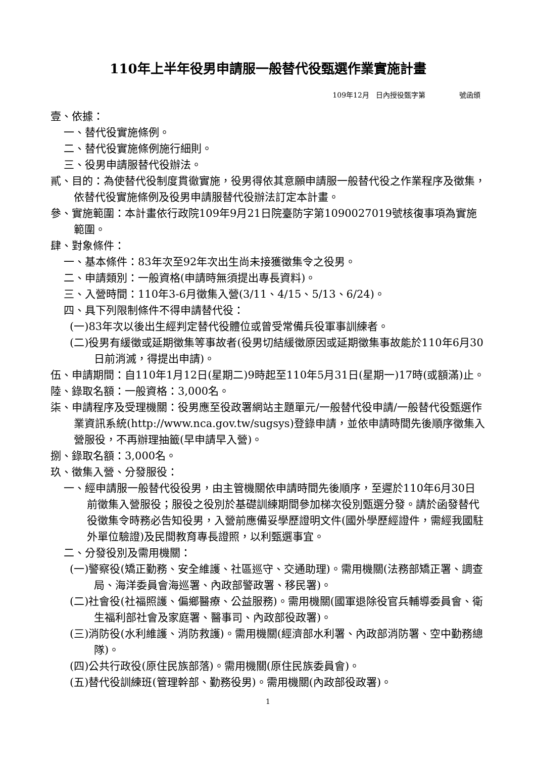110年上半年役男申請服一般替代役甄選作業實施計畫
109年12月 日內授役甄字第 號函頒
壹、依據：
一、替代役實施條例。
二、替代役實施條例施行細則。
三、役男申請服替代役辦法。
貳、目的：為使替代役制度貫徹實施，役男得依其意願申請服一般替代役之作業程序及徵集，依替代役實施條例及役男申請服替代役辦法訂定本計畫。
參、實施範圍：本計畫依行政院109年9月21日院臺防字第1090027019號核復事項為實施範圍。
肆、對象條件：
一、基本條件：83年次至92年次出生尚未接獲徵集令之役男。
二、申請類別：一般資格(申請時無須提出專長資料)。
三、入營時間：110年3-6月徵集入營(3/11、4/15、5/13、6/24)。
四、具下列限制條件不得申請替代役：
(一)83年次以後出生經判定替代役體位或曾受常備兵役軍事訓練者。
(二)役男有緩徵或延期徵集等事故者(役男切結緩徵原因或延期徵集事故能於110年6月30日前消滅，得提出申請)。
伍、申請期間：自110年1月12日(星期二)9時起至110年5月31日(星期一)17時(或額滿)止。
陸、錄取名額：一般資格：3,000名。
柒、申請程序及受理機關：役男應至役政署網站主題單元/一般替代役申請/一般替代役甄選作業資訊系統(http://www.nca.gov.tw/sugsys)登錄申請，並依申請時間先後順序徵集入營服役，不再辦理抽籤(早申請早入營)。
捌、錄取名額：3,000名。
玖、徵集入營、分發服役：
一、經申請服一般替代役役男，由主管機關依申請時間先後順序，至遲於110年6月30日前徵集入營服役；服役之役別於基礎訓練期間參加梯次役別甄選分發。請於函發替代役徵集令時務必告知役男，入營前應備妥學歷證明文件(國外學歷經證件，需經我國駐外單位驗證)及民間教育專長證照，以利甄選事宜。
二、分發役別及需用機關：
(一)警察役(矯正勤務、安全維護、社區巡守、交通助理)。需用機關(法務部矯正署、調查局、海洋委員會海巡署、內政部警政署、移民署)。
(二)社會役(社福照護、偏鄉醫療、公益服務)。需用機關(國軍退除役官兵輔導委員會、衛生福利部社會及家庭署、醫事司、內政部役政署)。
(三)消防役(水利維護、消防救護)。需用機關(經濟部水利署、內政部消防署、空中勤務總隊)。
(四)公共行政役(原住民族部落)。需用機關(原住民族委員會)。
(五)替代役訓練班(管理幹部、勤務役男)。需用機關(內政部役政署)。
1